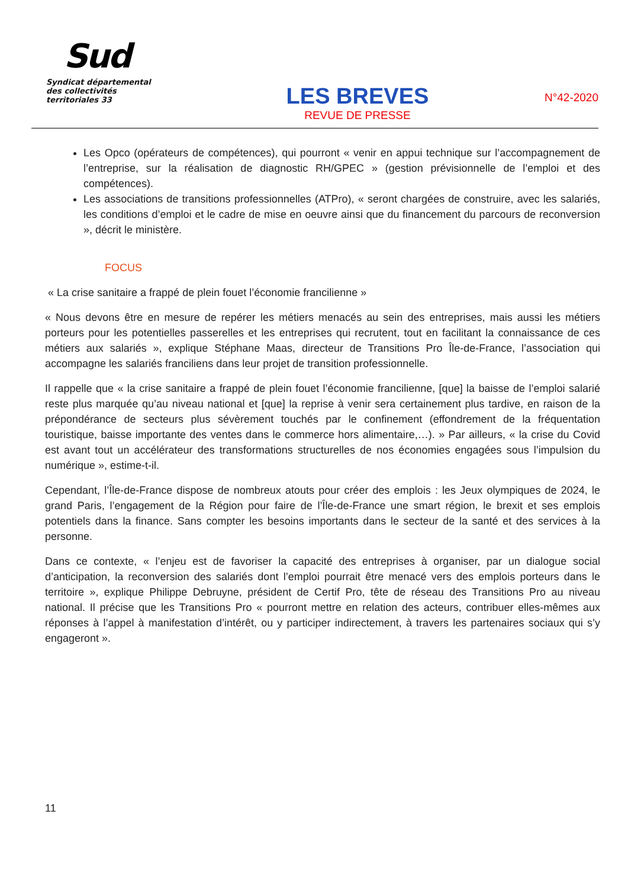Sud
Syndicat départemental
des collectivités territoriales 33
LES BREVES
REVUE DE PRESSE
N°42-2020
Les Opco (opérateurs de compétences), qui pourront « venir en appui technique sur l’accompagnement de l’entreprise, sur la réalisation de diagnostic RH/GPEC » (gestion prévisionnelle de l’emploi et des compétences).
Les associations de transitions professionnelles (ATPro), « seront chargées de construire, avec les salariés, les conditions d’emploi et le cadre de mise en oeuvre ainsi que du financement du parcours de reconversion », décrit le ministère.
FOCUS
« La crise sanitaire a frappé de plein fouet l’économie francilienne »
« Nous devons être en mesure de repérer les métiers menacés au sein des entreprises, mais aussi les métiers porteurs pour les potentielles passerelles et les entreprises qui recrutent, tout en facilitant la connaissance de ces métiers aux salariés », explique Stéphane Maas, directeur de Transitions Pro Île-de-France, l’association qui accompagne les salariés franciliens dans leur projet de transition professionnelle.
Il rappelle que « la crise sanitaire a frappé de plein fouet l’économie francilienne, [que] la baisse de l’emploi salarié reste plus marquée qu’au niveau national et [que] la reprise à venir sera certainement plus tardive, en raison de la prépondérance de secteurs plus sévèrement touchés par le confinement (effondrement de la fréquentation touristique, baisse importante des ventes dans le commerce hors alimentaire,…). » Par ailleurs, « la crise du Covid est avant tout un accélérateur des transformations structurelles de nos économies engagées sous l’impulsion du numérique », estime-t-il.
Cependant, l’Île-de-France dispose de nombreux atouts pour créer des emplois : les Jeux olympiques de 2024, le grand Paris, l’engagement de la Région pour faire de l’Île-de-France une smart région, le brexit et ses emplois potentiels dans la finance. Sans compter les besoins importants dans le secteur de la santé et des services à la personne.
Dans ce contexte, « l’enjeu est de favoriser la capacité des entreprises à organiser, par un dialogue social d’anticipation, la reconversion des salariés dont l’emploi pourrait être menacé vers des emplois porteurs dans le territoire », explique Philippe Debruyne, président de Certif Pro, tête de réseau des Transitions Pro au niveau national. Il précise que les Transitions Pro « pourront mettre en relation des acteurs, contribuer elles-mêmes aux réponses à l’appel à manifestation d’intérêt, ou y participer indirectement, à travers les partenaires sociaux qui s’y engageront ».
11